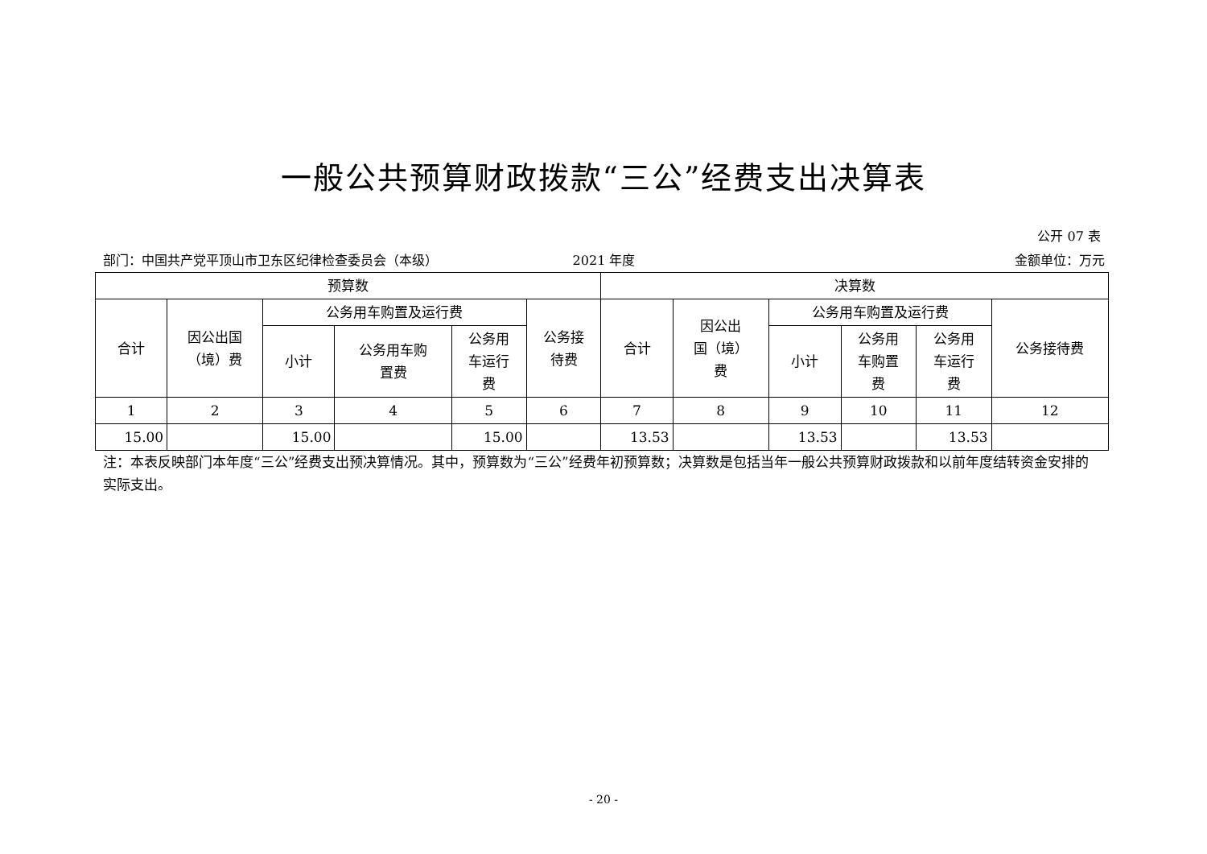一般公共预算财政拨款“三公”经费支出决算表
公开 07 表
部门：中国共产党平顶山市卫东区纪律检查委员会（本级）
2021 年度 金额单位：万元
| 预算数 | | | | | | 决算数 | | | | | |
| --- | --- | --- | --- | --- | --- | --- | --- | --- | --- | --- | --- |
| 合计 | 因公出国 （境）费 | 公务用车购置及运行费 | | | 公务接 待费 | 合计 | 因公出 国（境） 费 | 公务用车购置及运行费 | | | 公务接待费 |
| | | 小计 | 公务用车购 置费 | 公务用 车运行 费 | | | | 小计 | 公务用 车购置 费 | 公务用 车运行 费 | |
| 1 | 2 | 3 | 4 | 5 | 6 | 7 | 8 | 9 | 10 | 11 | 12 |
| 15.00 | | 15.00 | | 15.00 | | 13.53 | | 13.53 | | 13.53 | |
注：本表反映部门本年度“三公”经费支出预决算情况。其中，预算数为“三公”经费年初预算数；决算数是包括当年一般公共预算财政拨款和以前年度结转资金安排的实际支出。
- 20 -